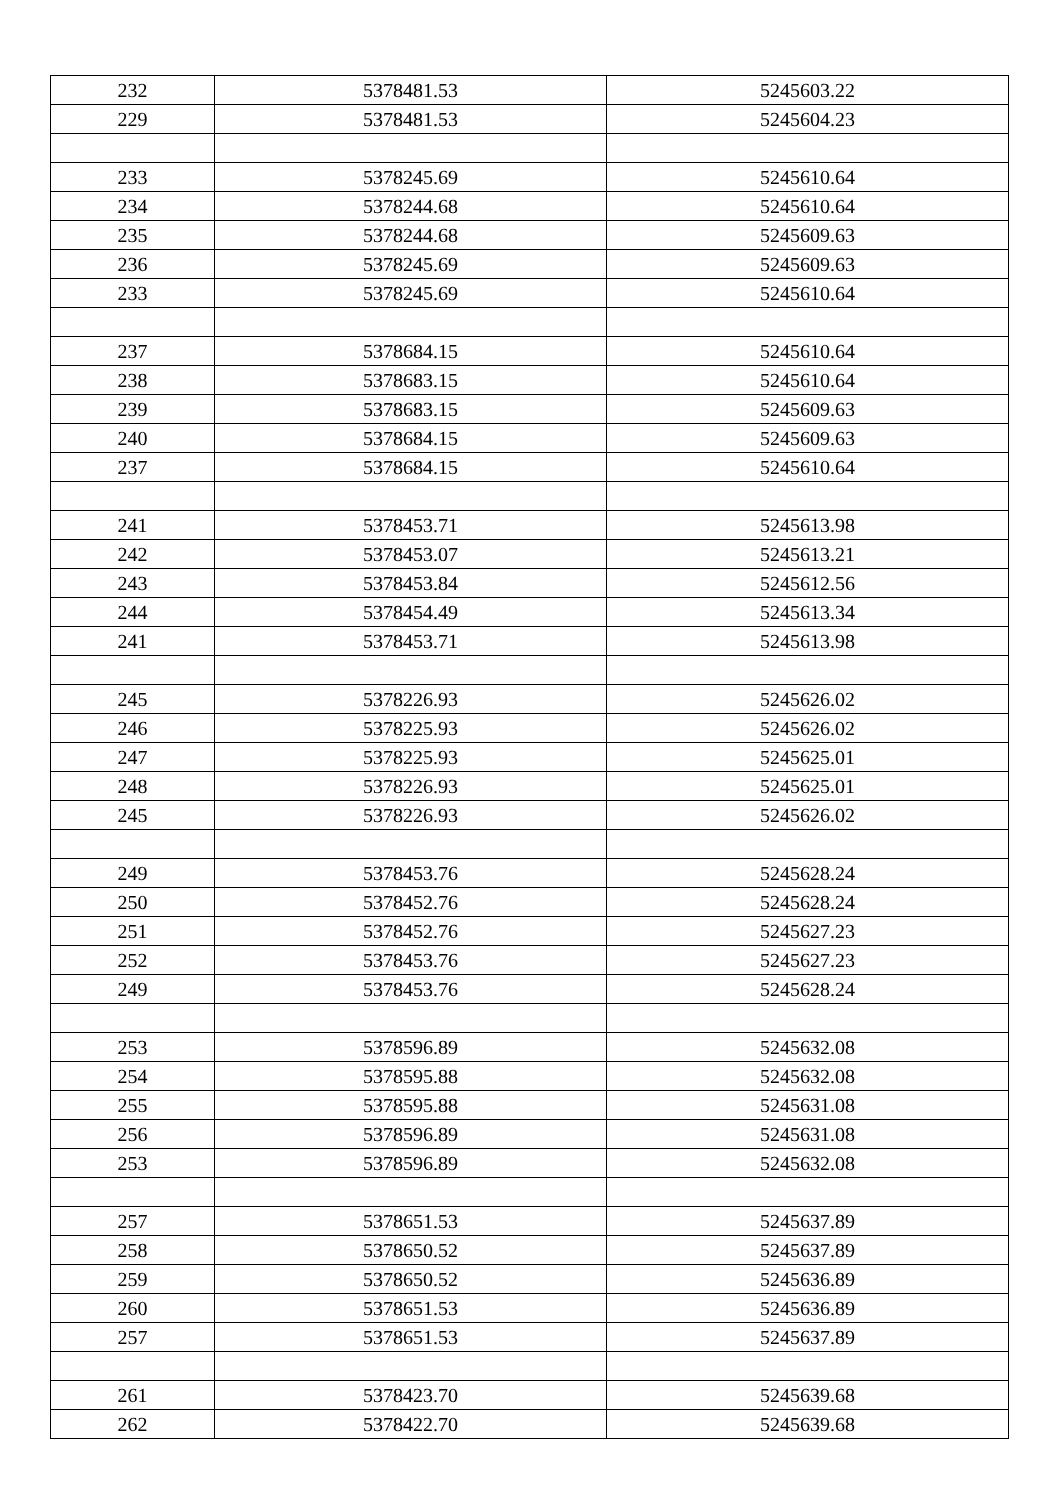| 232 | 5378481.53 | 5245603.22 |
| 229 | 5378481.53 | 5245604.23 |
| 233 | 5378245.69 | 5245610.64 |
| 234 | 5378244.68 | 5245610.64 |
| 235 | 5378244.68 | 5245609.63 |
| 236 | 5378245.69 | 5245609.63 |
| 233 | 5378245.69 | 5245610.64 |
| 237 | 5378684.15 | 5245610.64 |
| 238 | 5378683.15 | 5245610.64 |
| 239 | 5378683.15 | 5245609.63 |
| 240 | 5378684.15 | 5245609.63 |
| 237 | 5378684.15 | 5245610.64 |
| 241 | 5378453.71 | 5245613.98 |
| 242 | 5378453.07 | 5245613.21 |
| 243 | 5378453.84 | 5245612.56 |
| 244 | 5378454.49 | 5245613.34 |
| 241 | 5378453.71 | 5245613.98 |
| 245 | 5378226.93 | 5245626.02 |
| 246 | 5378225.93 | 5245626.02 |
| 247 | 5378225.93 | 5245625.01 |
| 248 | 5378226.93 | 5245625.01 |
| 245 | 5378226.93 | 5245626.02 |
| 249 | 5378453.76 | 5245628.24 |
| 250 | 5378452.76 | 5245628.24 |
| 251 | 5378452.76 | 5245627.23 |
| 252 | 5378453.76 | 5245627.23 |
| 249 | 5378453.76 | 5245628.24 |
| 253 | 5378596.89 | 5245632.08 |
| 254 | 5378595.88 | 5245632.08 |
| 255 | 5378595.88 | 5245631.08 |
| 256 | 5378596.89 | 5245631.08 |
| 253 | 5378596.89 | 5245632.08 |
| 257 | 5378651.53 | 5245637.89 |
| 258 | 5378650.52 | 5245637.89 |
| 259 | 5378650.52 | 5245636.89 |
| 260 | 5378651.53 | 5245636.89 |
| 257 | 5378651.53 | 5245637.89 |
| 261 | 5378423.70 | 5245639.68 |
| 262 | 5378422.70 | 5245639.68 |